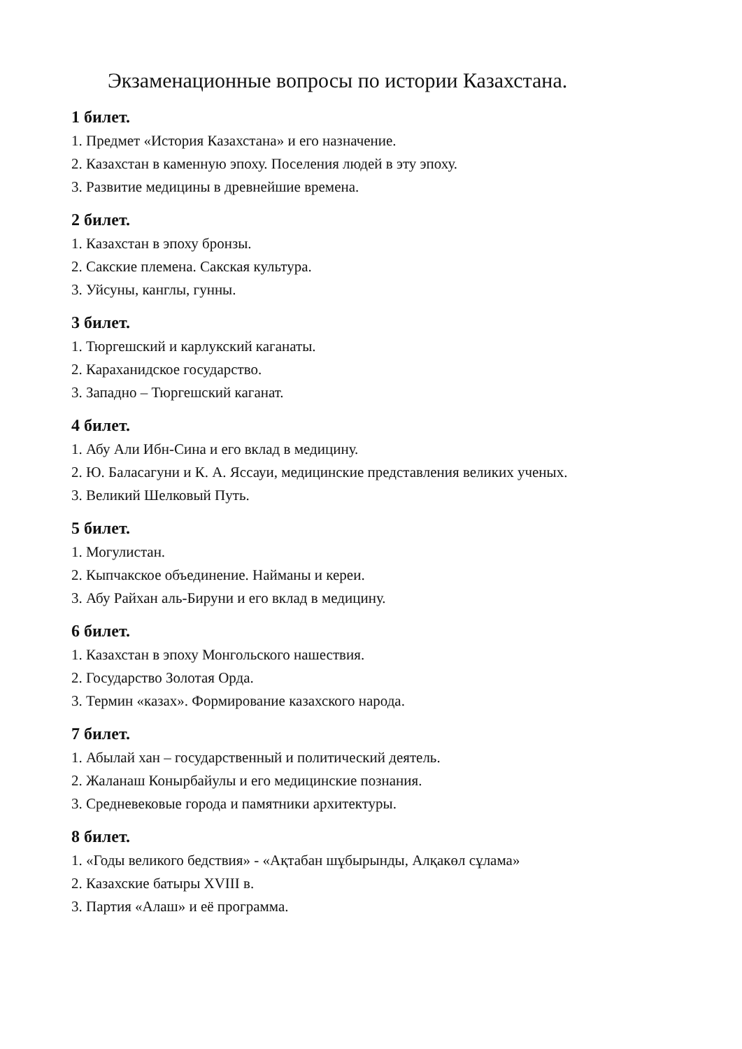Экзаменационные вопросы по истории Казахстана.
1 билет.
1. Предмет «История Казахстана» и его назначение.
2. Казахстан в каменную эпоху. Поселения людей в эту эпоху.
3. Развитие медицины в древнейшие времена.
2 билет.
1. Казахстан в эпоху бронзы.
2. Сакские племена. Сакская культура.
3. Уйсуны, канглы, гунны.
3 билет.
1. Тюргешский и карлукский каганаты.
2. Караханидское государство.
3. Западно – Тюргешский каганат.
4 билет.
1. Абу Али Ибн-Сина и его вклад в медицину.
2. Ю. Баласагуни и К. А. Яссауи, медицинские представления великих ученых.
3. Великий Шелковый Путь.
5 билет.
1. Могулистан.
2. Кыпчакское объединение. Найманы и кереи.
3. Абу Райхан аль-Бируни и его вклад в медицину.
6 билет.
1. Казахстан в эпоху Монгольского нашествия.
2. Государство Золотая Орда.
3. Термин «казах». Формирование казахского народа.
7 билет.
1. Абылай хан – государственный и политический деятель.
2. Жаланаш Конырбайулы и его медицинские познания.
3. Средневековые города и памятники архитектуры.
8 билет.
1. «Годы великого бедствия» - «Ақтабан шұбырынды, Алқакөл сұлама»
2. Казахские батыры XVIII в.
3. Партия «Алаш» и её программа.